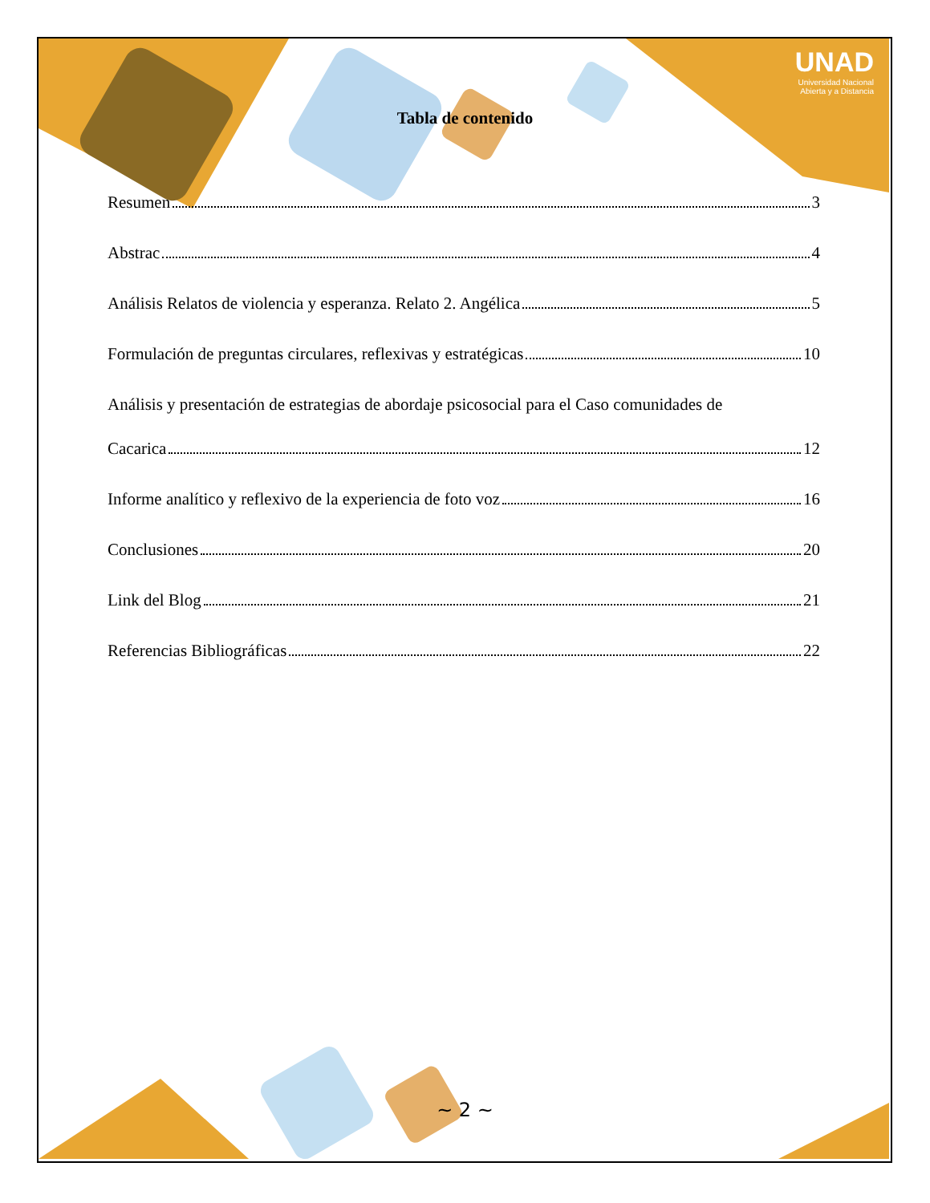UNAD
Universidad Nacional
Abierta y a Distancia
Tabla de contenido
Resumen 3
Abstrac 4
Análisis Relatos de violencia y esperanza. Relato 2. Angélica 5
Formulación de preguntas circulares, reflexivas y estratégicas 10
Análisis y presentación de estrategias de abordaje psicosocial para el Caso comunidades de
Cacarica 12
Informe analítico y reflexivo de la experiencia de foto voz 16
Conclusiones 20
Link del Blog 21
Referencias Bibliográficas 22
~ 2 ~